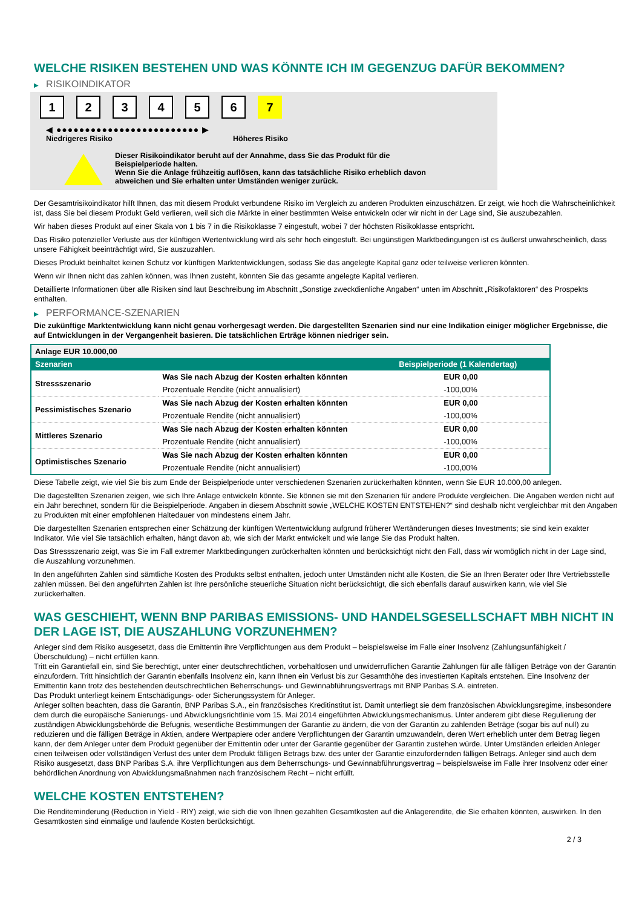WELCHE RISIKEN BESTEHEN UND WAS KÖNNTE ICH IM GEGENZUG DAFÜR BEKOMMEN?
▶ RISIKOINDIKATOR
123456 7
◀ ●●●●●●●●●●●●●●●●●●●●●●●●● ▶
Niedrigeres Risiko Höheres Risiko
Dieser Risikoindikator beruht auf der Annahme, dass Sie das Produkt für die
Beispielperiode halten.
Wenn Sie die Anlage frühzeitig auflösen, kann das tatsächliche Risiko erheblich davon
abweichen und Sie erhalten unter Umständen weniger zurück.
Der Gesamtrisikoindikator hilft Ihnen, das mit diesem Produkt verbundene Risiko im Vergleich zu anderen Produkten einzuschätzen. Er zeigt, wie hoch die Wahrscheinlichkeit ist, dass Sie bei diesem Produkt Geld verlieren, weil sich die Märkte in einer bestimmten Weise entwickeln oder wir nicht in der Lage sind, Sie auszubezahlen.
Wir haben dieses Produkt auf einer Skala von 1 bis 7 in die Risikoklasse 7 eingestuft, wobei 7 der höchsten Risikoklasse entspricht.
Das Risiko potenzieller Verluste aus der künftigen Wertentwicklung wird als sehr hoch eingestuft. Bei ungünstigen Marktbedingungen ist es äußerst unwahrscheinlich, dass unsere Fähigkeit beeinträchtigt wird, Sie auszuzahlen.
Dieses Produkt beinhaltet keinen Schutz vor künftigen Marktentwicklungen, sodass Sie das angelegte Kapital ganz oder teilweise verlieren könnten.
Wenn wir Ihnen nicht das zahlen können, was Ihnen zusteht, könnten Sie das gesamte angelegte Kapital verlieren.
Detaillierte Informationen über alle Risiken sind laut Beschreibung im Abschnitt „Sonstige zweckdienliche Angaben“ unten im Abschnitt „Risikofaktoren“ des Prospekts enthalten.
▶ PERFORMANCE-SZENARIEN
Die zukünftige Marktentwicklung kann nicht genau vorhergesagt werden. Die dargestellten Szenarien sind nur eine Indikation einiger möglicher Ergebnisse, die auf Entwicklungen in der Vergangenheit basieren. Die tatsächlichen Erträge können niedriger sein.
| Anlage EUR 10.000,00 | | |
| Szenarien | | Beispielperiode (1 Kalendertag) |
| Stressszenario | Was Sie nach Abzug der Kosten erhalten könnten | EUR 0,00 |
| | Prozentuale Rendite (nicht annualisiert) | -100,00% |
| Pessimistisches Szenario | Was Sie nach Abzug der Kosten erhalten könnten | EUR 0,00 |
| | Prozentuale Rendite (nicht annualisiert) | -100,00% |
| Mittleres Szenario | Was Sie nach Abzug der Kosten erhalten könnten | EUR 0,00 |
| | Prozentuale Rendite (nicht annualisiert) | -100,00% |
| Optimistisches Szenario | Was Sie nach Abzug der Kosten erhalten könnten | EUR 0,00 |
| | Prozentuale Rendite (nicht annualisiert) | -100,00% |
Diese Tabelle zeigt, wie viel Sie bis zum Ende der Beispielperiode unter verschiedenen Szenarien zurückerhalten könnten, wenn Sie EUR 10.000,00 anlegen.
Die dagestellten Szenarien zeigen, wie sich Ihre Anlage entwickeln könnte. Sie können sie mit den Szenarien für andere Produkte vergleichen. Die Angaben werden nicht auf ein Jahr berechnet, sondern für die Beispielperiode. Angaben in diesem Abschnitt sowie „WELCHE KOSTEN ENTSTEHEN?“ sind deshalb nicht vergleichbar mit den Angaben zu Produkten mit einer empfohlenen Haltedauer von mindestens einem Jahr.
Die dargestellten Szenarien entsprechen einer Schätzung der künftigen Wertentwicklung aufgrund früherer Wertänderungen dieses Investments; sie sind kein exakter Indikator. Wie viel Sie tatsächlich erhalten, hängt davon ab, wie sich der Markt entwickelt und wie lange Sie das Produkt halten.
Das Stressszenario zeigt, was Sie im Fall extremer Marktbedingungen zurückerhalten könnten und berücksichtigt nicht den Fall, dass wir womöglich nicht in der Lage sind, die Auszahlung vorzunehmen.
In den angeführten Zahlen sind sämtliche Kosten des Produkts selbst enthalten, jedoch unter Umständen nicht alle Kosten, die Sie an Ihren Berater oder Ihre Vertriebsstelle zahlen müssen. Bei den angeführten Zahlen ist Ihre persönliche steuerliche Situation nicht berücksichtigt, die sich ebenfalls darauf auswirken kann, wie viel Sie zurückerhalten.
WAS GESCHIEHT, WENN BNP PARIBAS EMISSIONS- UND HANDELSGESELLSCHAFT MBH NICHT IN DER LAGE IST, DIE AUSZAHLUNG VORZUNEHMEN?
Anleger sind dem Risiko ausgesetzt, dass die Emittentin ihre Verpflichtungen aus dem Produkt – beispielsweise im Falle einer Insolvenz (Zahlungsunfähigkeit / Überschuldung) – nicht erfüllen kann.
Tritt ein Garantiefall ein, sind Sie berechtigt, unter einer deutschrechtlichen, vorbehaltlosen und unwiderruflichen Garantie Zahlungen für alle fälligen Beträge von der Garantin einzufordern. Tritt hinsichtlich der Garantin ebenfalls Insolvenz ein, kann Ihnen ein Verlust bis zur Gesamthöhe des investierten Kapitals entstehen. Eine Insolvenz der Emittentin kann trotz des bestehenden deutschrechtlichen Beherrschungs- und Gewinnabführungsvertrags mit BNP Paribas S.A. eintreten.
Das Produkt unterliegt keinem Entschädigungs- oder Sicherungssystem für Anleger.
Anleger sollten beachten, dass die Garantin, BNP Paribas S.A., ein französisches Kreditinstitut ist. Damit unterliegt sie dem französischen Abwicklungsregime, insbesondere dem durch die europäische Sanierungs- und Abwicklungsrichtlinie vom 15. Mai 2014 eingeführten Abwicklungsmechanismus. Unter anderem gibt diese Regulierung der zuständigen Abwicklungsbehörde die Befugnis, wesentliche Bestimmungen der Garantie zu ändern, die von der Garantin zu zahlenden Beträge (sogar bis auf null) zu reduzieren und die fälligen Beträge in Aktien, andere Wertpapiere oder andere Verpflichtungen der Garantin umzuwandeln, deren Wert erheblich unter dem Betrag liegen kann, der dem Anleger unter dem Produkt gegenüber der Emittentin oder unter der Garantie gegenüber der Garantin zustehen würde. Unter Umständen erleiden Anleger einen teilweisen oder vollständigen Verlust des unter dem Produkt fälligen Betrags bzw. des unter der Garantie einzufordernden fälligen Betrags. Anleger sind auch dem Risiko ausgesetzt, dass BNP Paribas S.A. ihre Verpflichtungen aus dem Beherrschungs- und Gewinnabführungsvertrag – beispielsweise im Falle ihrer Insolvenz oder einer behördlichen Anordnung von Abwicklungsmaßnahmen nach französischem Recht – nicht erfüllt.
WELCHE KOSTEN ENTSTEHEN?
Die Renditeminderung (Reduction in Yield - RIY) zeigt, wie sich die von Ihnen gezahlten Gesamtkosten auf die Anlagerendite, die Sie erhalten könnten, auswirken. In den Gesamtkosten sind einmalige und laufende Kosten berücksichtigt.
2 / 3